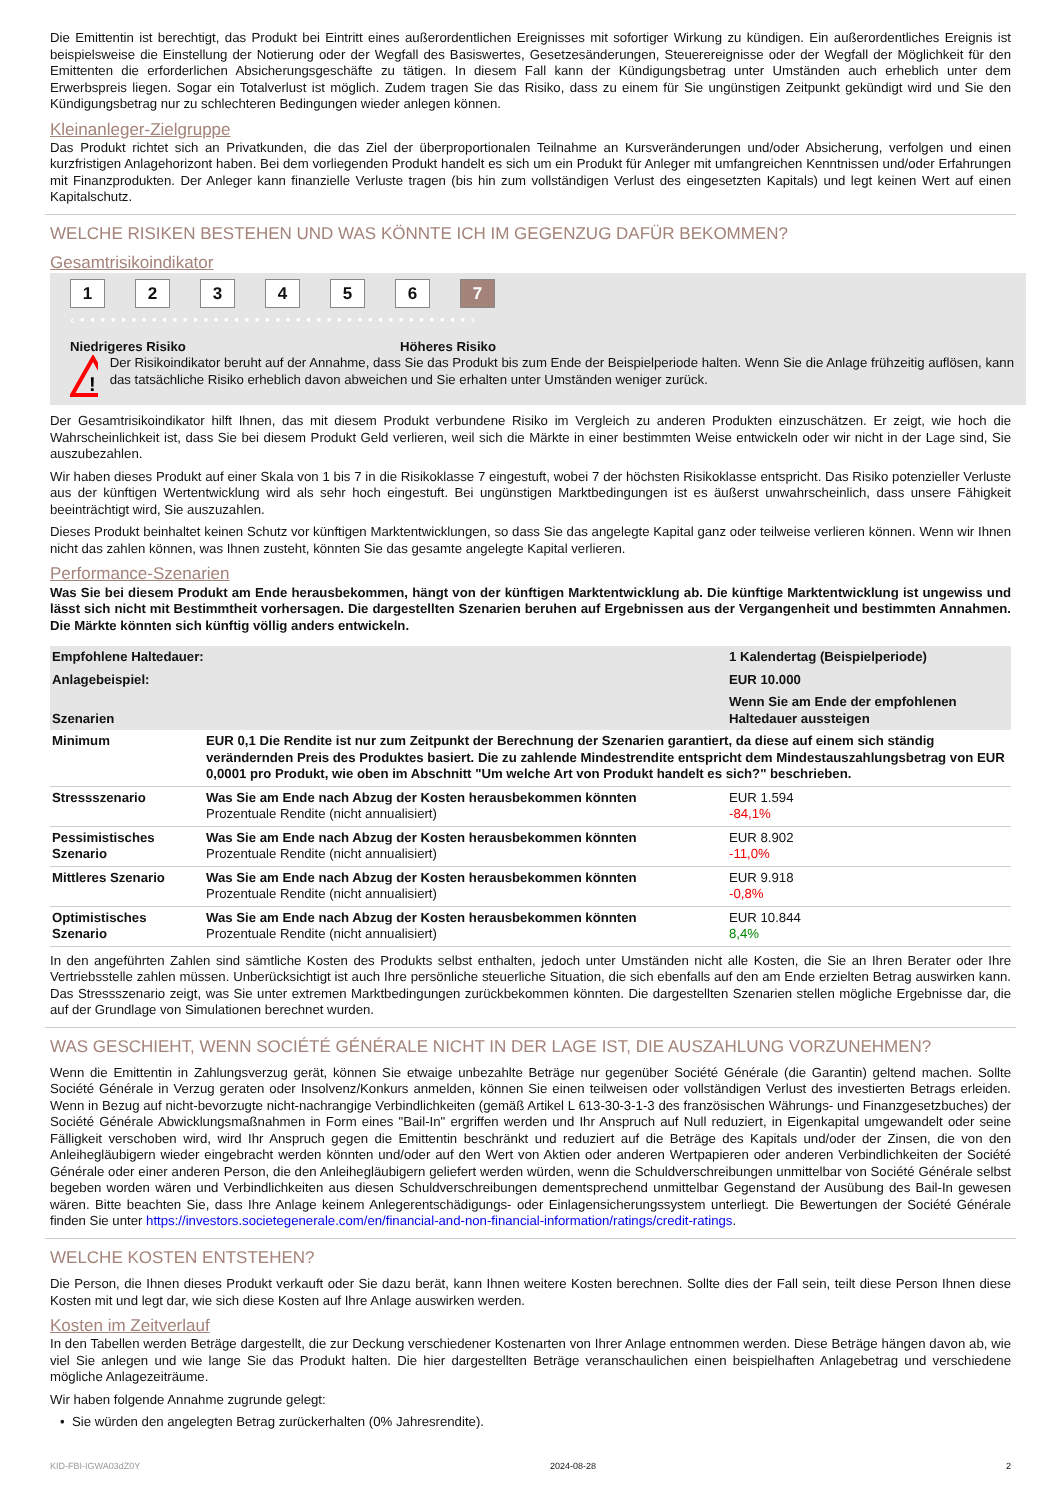Die Emittentin ist berechtigt, das Produkt bei Eintritt eines außerordentlichen Ereignisses mit sofortiger Wirkung zu kündigen. Ein außerordentliches Ereignis ist beispielsweise die Einstellung der Notierung oder der Wegfall des Basiswertes, Gesetzesänderungen, Steuerereignisse oder der Wegfall der Möglichkeit für den Emittenten die erforderlichen Absicherungsgeschäfte zu tätigen. In diesem Fall kann der Kündigungsbetrag unter Umständen auch erheblich unter dem Erwerbspreis liegen. Sogar ein Totalverlust ist möglich. Zudem tragen Sie das Risiko, dass zu einem für Sie ungünstigen Zeitpunkt gekündigt wird und Sie den Kündigungsbetrag nur zu schlechteren Bedingungen wieder anlegen können.
Kleinanleger-Zielgruppe
Das Produkt richtet sich an Privatkunden, die das Ziel der überproportionalen Teilnahme an Kursveränderungen und/oder Absicherung, verfolgen und einen kurzfristigen Anlagehorizont haben. Bei dem vorliegenden Produkt handelt es sich um ein Produkt für Anleger mit umfangreichen Kenntnissen und/oder Erfahrungen mit Finanzprodukten. Der Anleger kann finanzielle Verluste tragen (bis hin zum vollständigen Verlust des eingesetzten Kapitals) und legt keinen Wert auf einen Kapitalschutz.
WELCHE RISIKEN BESTEHEN UND WAS KÖNNTE ICH IM GEGENZUG DAFÜR BEKOMMEN?
Gesamtrisikoindikator
1 2 3 4 5 6 7
‹ • • • • • • • • • • • • • • • • • • • • • • • • • • • • • • • • • • • • • • ›
Niedrigeres Risiko Höheres Risiko
!
Der Risikoindikator beruht auf der Annahme, dass Sie das Produkt bis zum Ende der Beispielperiode halten. Wenn Sie die Anlage frühzeitig auflösen, kann das tatsächliche Risiko erheblich davon abweichen und Sie erhalten unter Umständen weniger zurück.
Der Gesamtrisikoindikator hilft Ihnen, das mit diesem Produkt verbundene Risiko im Vergleich zu anderen Produkten einzuschätzen. Er zeigt, wie hoch die Wahrscheinlichkeit ist, dass Sie bei diesem Produkt Geld verlieren, weil sich die Märkte in einer bestimmten Weise entwickeln oder wir nicht in der Lage sind, Sie auszubezahlen.
Wir haben dieses Produkt auf einer Skala von 1 bis 7 in die Risikoklasse 7 eingestuft, wobei 7 der höchsten Risikoklasse entspricht. Das Risiko potenzieller Verluste aus der künftigen Wertentwicklung wird als sehr hoch eingestuft. Bei ungünstigen Marktbedingungen ist es äußerst unwahrscheinlich, dass unsere Fähigkeit beeinträchtigt wird, Sie auszuzahlen.
Dieses Produkt beinhaltet keinen Schutz vor künftigen Marktentwicklungen, so dass Sie das angelegte Kapital ganz oder teilweise verlieren können. Wenn wir Ihnen nicht das zahlen können, was Ihnen zusteht, könnten Sie das gesamte angelegte Kapital verlieren.
Performance-Szenarien
Was Sie bei diesem Produkt am Ende herausbekommen, hängt von der künftigen Marktentwicklung ab. Die künftige Marktentwicklung ist ungewiss und lässt sich nicht mit Bestimmtheit vorhersagen. Die dargestellten Szenarien beruhen auf Ergebnissen aus der Vergangenheit und bestimmten Annahmen. Die Märkte könnten sich künftig völlig anders entwickeln.
| Empfohlene Haltedauer: | | 1 Kalendertag (Beispielperiode) |
| Anlagebeispiel: | | EUR 10.000 |
| Szenarien | | Wenn Sie am Ende der empfohlenen Haltedauer aussteigen |
| Minimum | EUR 0,1 Die Rendite ist nur zum Zeitpunkt der Berechnung der Szenarien garantiert, da diese auf einem sich ständig verändernden Preis des Produktes basiert. Die zu zahlende Mindestrendite entspricht dem Mindestauszahlungsbetrag von EUR 0,0001 pro Produkt, wie oben im Abschnitt "Um welche Art von Produkt handelt es sich?" beschrieben. | |
| Stressszenario | Was Sie am Ende nach Abzug der Kosten herausbekommen könnten Prozentuale Rendite (nicht annualisiert) | EUR 1.594 -84,1% |
| Pessimistisches Szenario | Was Sie am Ende nach Abzug der Kosten herausbekommen könnten Prozentuale Rendite (nicht annualisiert) | EUR 8.902 -11,0% |
| Mittleres Szenario | Was Sie am Ende nach Abzug der Kosten herausbekommen könnten Prozentuale Rendite (nicht annualisiert) | EUR 9.918 -0,8% |
| Optimistisches Szenario | Was Sie am Ende nach Abzug der Kosten herausbekommen könnten Prozentuale Rendite (nicht annualisiert) | EUR 10.844 8,4% |
In den angeführten Zahlen sind sämtliche Kosten des Produkts selbst enthalten, jedoch unter Umständen nicht alle Kosten, die Sie an Ihren Berater oder Ihre Vertriebsstelle zahlen müssen. Unberücksichtigt ist auch Ihre persönliche steuerliche Situation, die sich ebenfalls auf den am Ende erzielten Betrag auswirken kann. Das Stressszenario zeigt, was Sie unter extremen Marktbedingungen zurückbekommen könnten. Die dargestellten Szenarien stellen mögliche Ergebnisse dar, die auf der Grundlage von Simulationen berechnet wurden.
WAS GESCHIEHT, WENN SOCIÉTÉ GÉNÉRALE NICHT IN DER LAGE IST, DIE AUSZAHLUNG VORZUNEHMEN?
Wenn die Emittentin in Zahlungsverzug gerät, können Sie etwaige unbezahlte Beträge nur gegenüber Société Générale (die Garantin) geltend machen. Sollte Société Générale in Verzug geraten oder Insolvenz/Konkurs anmelden, können Sie einen teilweisen oder vollständigen Verlust des investierten Betrags erleiden. Wenn in Bezug auf nicht-bevorzugte nicht-nachrangige Verbindlichkeiten (gemäß Artikel L 613-30-3-1-3 des französischen Währungs- und Finanzgesetzbuches) der Société Générale Abwicklungsmaßnahmen in Form eines "Bail-In" ergriffen werden und Ihr Anspruch auf Null reduziert, in Eigenkapital umgewandelt oder seine Fälligkeit verschoben wird, wird Ihr Anspruch gegen die Emittentin beschränkt und reduziert auf die Beträge des Kapitals und/oder der Zinsen, die von den Anleihegläubigern wieder eingebracht werden könnten und/oder auf den Wert von Aktien oder anderen Wertpapieren oder anderen Verbindlichkeiten der Société Générale oder einer anderen Person, die den Anleihegläubigern geliefert werden würden, wenn die Schuldverschreibungen unmittelbar von Société Générale selbst begeben worden wären und Verbindlichkeiten aus diesen Schuldverschreibungen dementsprechend unmittelbar Gegenstand der Ausübung des Bail-In gewesen wären. Bitte beachten Sie, dass Ihre Anlage keinem Anlegerentschädigungs- oder Einlagensicherungssystem unterliegt. Die Bewertungen der Société Générale finden Sie unter https://investors.societegenerale.com/en/financial-and-non-financial-information/ratings/credit-ratings.
WELCHE KOSTEN ENTSTEHEN?
Die Person, die Ihnen dieses Produkt verkauft oder Sie dazu berät, kann Ihnen weitere Kosten berechnen. Sollte dies der Fall sein, teilt diese Person Ihnen diese Kosten mit und legt dar, wie sich diese Kosten auf Ihre Anlage auswirken werden.
Kosten im Zeitverlauf
In den Tabellen werden Beträge dargestellt, die zur Deckung verschiedener Kostenarten von Ihrer Anlage entnommen werden. Diese Beträge hängen davon ab, wie viel Sie anlegen und wie lange Sie das Produkt halten. Die hier dargestellten Beträge veranschaulichen einen beispielhaften Anlagebetrag und verschiedene mögliche Anlagezeiträume.
Wir haben folgende Annahme zugrunde gelegt:
• Sie würden den angelegten Betrag zurückerhalten (0% Jahresrendite).
KID-FBI-IGWA03dZ0Y 2024-08-28 2